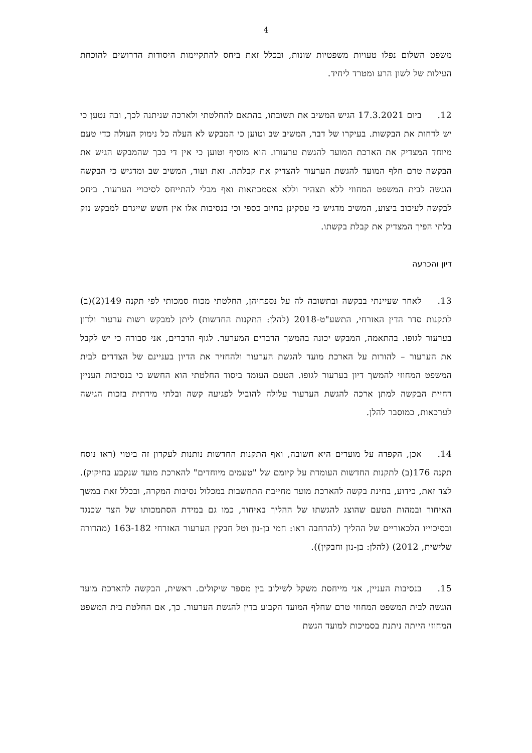4
משפט השלום נפלו טעויות משפטיות שונות, ובכלל זאת ביחס להתקיימות היסודות הדרושים להוכחת העילות של לשון הרע ומטרד ליחיד.
12. ביום 17.3.2021 הגיש המשיב את תשובתו, בהתאם להחלטתי ולארכה שניתנה לכך, ובה נטען כי יש לדחות את הבקשות. בעיקרו של דבר, המשיב שב וטוען כי המבקש לא העלה כל נימוק העולה כדי טעם מיוחד המצדיק את הארכת המועד להגשת ערעורו. הוא מוסיף וטוען כי אין די בכך שהמבקש הגיש את הבקשה טרם חלף המועד להגשת הערעור להצדיק את קבלתה. זאת ועוד, המשיב שב ומדגיש כי הבקשה הוגשה לבית המשפט המחוזי ללא תצהיר וללא אסמכתאות ואף מבלי להתייחס לסיכויי הערעור. ביחס לבקשה לעיכוב ביצוע, המשיב מדגיש כי עסקינן בחיוב כספי וכי בנסיבות אלו אין חשש שייגרם למבקש נזק בלתי הפיך המצדיק את קבלת בקשתו.
דיון והכרעה
13. לאחר שעיינתי בבקשה ובתשובה לה על נספחיהן, החלטתי מכוח סמכותי לפי תקנה 149(2)(ב) לתקנות סדר הדין האזרחי, התשע"ט-2018 (להלן: התקנות החדשות) ליתן למבקש רשות ערעור ולדון בערעור לגופו. בהתאמה, המבקש יכונה בהמשך הדברים המערער. לגוף הדברים, אני סבורה כי יש לקבל את הערעור – להורות על הארכת מועד להגשת הערעור ולהחזיר את הדיון בעניינם של הצדדים לבית המשפט המחוזי להמשך דיון בערעור לגופו. הטעם העומד ביסוד החלטתי הוא החשש כי בנסיבות העניין דחיית הבקשה למתן ארכה להגשת הערעור עלולה להוביל לפגיעה קשה ובלתי מידתית בזכות הגישה לערכאות, כמוסבר להלן.
14. אכן, הקפדה על מועדים היא חשובה, ואף התקנות החדשות נותנות לעקרון זה ביטוי (ראו נוסח תקנה 176(ב) לתקנות החדשות העומדת על קיומם של "טעמים מיוחדים" להארכת מועד שנקבע בחיקוק). לצד זאת, כידוע, בחינת בקשה להארכת מועד מחייבת התחשבות במכלול נסיבות המקרה, ובכלל זאת במשך האיחור ובמהות הטעם שהוצג להגשתו של ההליך באיחור, כמו גם במידת הסתמכותו של הצד שכנגד ובסיכוייו הלכאוריים של ההליך (להרחבה ראו: חמי בן-נון וטל חבקין הערעור האזרחי 163-182 (מהדורה שלישית, 2012) (להלן: בן-נון וחבקין)).
15. בנסיבות העניין, אני מייחסת משקל לשילוב בין מספר שיקולים. ראשית, הבקשה להארכת מועד הוגשה לבית המשפט המחוזי טרם שחלף המועד הקבוע בדין להגשת הערעור. כך, אם החלטת בית המשפט המחוזי הייתה ניתנת בסמיכות למועד הגשת